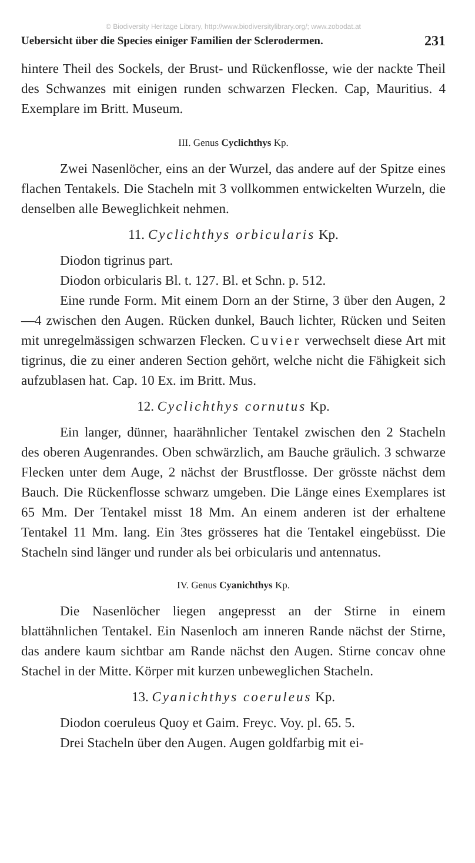© Biodiversity Heritage Library, http://www.biodiversitylibrary.org/; www.zobodat.at
Uebersicht über die Species einiger Familien der Sclerodermen. 231
hintere Theil des Sockels, der Brust- und Rückenflosse, wie der nackte Theil des Schwanzes mit einigen runden schwarzen Flecken. Cap, Mauritius. 4 Exemplare im Britt. Museum.
III. Genus Cyclichthys Kp.
Zwei Nasenlöcher, eins an der Wurzel, das andere auf der Spitze eines flachen Tentakels. Die Stacheln mit 3 vollkommen entwickelten Wurzeln, die denselben alle Beweglichkeit nehmen.
11. Cyclichthys orbicularis Kp.
Diodon tigrinus part.
Diodon orbicularis Bl. t. 127. Bl. et Schn. p. 512.
Eine runde Form. Mit einem Dorn an der Stirne, 3 über den Augen, 2—4 zwischen den Augen. Rücken dunkel, Bauch lichter, Rücken und Seiten mit unregelmässigen schwarzen Flecken. Cuvier verwechselt diese Art mit tigrinus, die zu einer anderen Section gehört, welche nicht die Fähigkeit sich aufzublasen hat. Cap. 10 Ex. im Britt. Mus.
12. Cyclichthys cornutus Kp.
Ein langer, dünner, haarähnlicher Tentakel zwischen den 2 Stacheln des oberen Augenrandes. Oben schwärzlich, am Bauche gräulich. 3 schwarze Flecken unter dem Auge, 2 nächst der Brustflosse. Der grösste nächst dem Bauch. Die Rückenflosse schwarz umgeben. Die Länge eines Exemplares ist 65 Mm. Der Tentakel misst 18 Mm. An einem anderen ist der erhaltene Tentakel 11 Mm. lang. Ein 3tes grösseres hat die Tentakel eingebüsst. Die Stacheln sind länger und runder als bei orbicularis und antennatus.
IV. Genus Cyanichthys Kp.
Die Nasenlöcher liegen angepresst an der Stirne in einem blattähnlichen Tentakel. Ein Nasenloch am inneren Rande nächst der Stirne, das andere kaum sichtbar am Rande nächst den Augen. Stirne concav ohne Stachel in der Mitte. Körper mit kurzen unbeweglichen Stacheln.
13. Cyanichthys coeruleus Kp.
Diodon coeruleus Quoy et Gaim. Freyc. Voy. pl. 65. 5.
Drei Stacheln über den Augen. Augen goldfarbig mit ei-